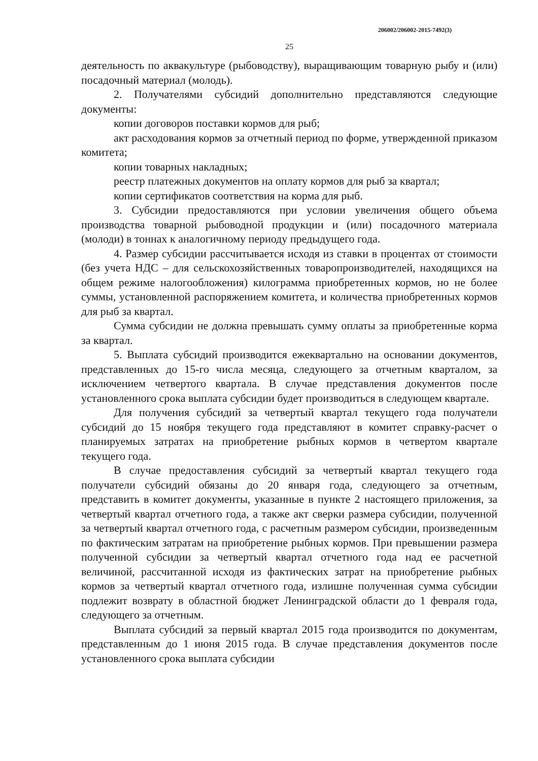206002/206002-2015-7492(3)
25
деятельность по аквакультуре (рыбоводству), выращивающим товарную рыбу и (или) посадочный материал (молодь).
2. Получателями субсидий дополнительно представляются следующие документы:
копии договоров поставки кормов для рыб;
акт расходования кормов за отчетный период по форме, утвержденной приказом комитета;
копии товарных накладных;
реестр платежных документов на оплату кормов для рыб за квартал;
копии сертификатов соответствия на корма для рыб.
3. Субсидии предоставляются при условии увеличения общего объема производства товарной рыбоводной продукции и (или) посадочного материала (молоди) в тоннах к аналогичному периоду предыдущего года.
4. Размер субсидии рассчитывается исходя из ставки в процентах от стоимости (без учета НДС – для сельскохозяйственных товаропроизводителей, находящихся на общем режиме налогообложения) килограмма приобретенных кормов, но не более суммы, установленной распоряжением комитета, и количества приобретенных кормов для рыб за квартал.
Сумма субсидии не должна превышать сумму оплаты за приобретенные корма за квартал.
5. Выплата субсидий производится ежеквартально на основании документов, представленных до 15-го числа месяца, следующего за отчетным кварталом, за исключением четвертого квартала. В случае представления документов после установленного срока выплата субсидии будет производиться в следующем квартале.
Для получения субсидий за четвертый квартал текущего года получатели субсидий до 15 ноября текущего года представляют в комитет справку-расчет о планируемых затратах на приобретение рыбных кормов в четвертом квартале текущего года.
В случае предоставления субсидий за четвертый квартал текущего года получатели субсидий обязаны до 20 января года, следующего за отчетным, представить в комитет документы, указанные в пункте 2 настоящего приложения, за четвертый квартал отчетного года, а также акт сверки размера субсидии, полученной за четвертый квартал отчетного года, с расчетным размером субсидии, произведенным по фактическим затратам на приобретение рыбных кормов. При превышении размера полученной субсидии за четвертый квартал отчетного года над ее расчетной величиной, рассчитанной исходя из фактических затрат на приобретение рыбных кормов за четвертый квартал отчетного года, излишне полученная сумма субсидии подлежит возврату в областной бюджет Ленинградской области до 1 февраля года, следующего за отчетным.
Выплата субсидий за первый квартал 2015 года производится по документам, представленным до 1 июня 2015 года. В случае представления документов после установленного срока выплата субсидии